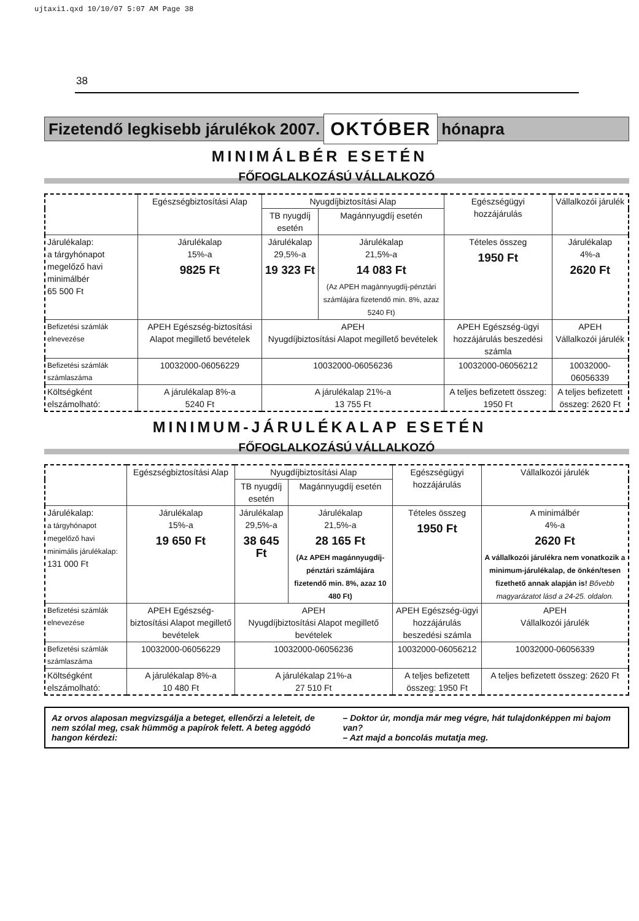ujtaxi1.qxd 10/10/07 5:07 AM Page 38
38
Fizetendő legkisebb járulékok 2007. OKTÓBER hónapra
MINIMÁLBÉR ESETÉN
FŐFOGLALKOZÁSÚ VÁLLALKOZÓ
| | Egészségbiztosítási Alap | Nyugdíjbiztosítási Alap | | Egészségügyi hozzájárulás | Vállalkozói járulék |
| | | TB nyugdíj esetén | Magánnyugdíj esetén | | |
| Járulékalap: a tárgyhónapot megelőző havi minimálbér 65 500 Ft | Járulékalap 15%-a 9825 Ft | Járulékalap 29,5%-a 19 323 Ft | Járulékalap 21,5%-a 14 083 Ft (Az APEH magánnyugdíj-pénztári számlájára fizetendő min. 8%, azaz 5240 Ft) | Tételes összeg 1950 Ft | Járulékalap 4%-a 2620 Ft |
| Befizetési számlák elnevezése | APEH Egészség-biztosítási Alapot megillető bevételek | APEH Nyugdíjbiztosítási Alapot megillető bevételek | | APEH Egészség-ügyi hozzájárulás beszedési számla | APEH Vállalkozói járulék |
| Befizetési számlák számlaszáma | 10032000-06056229 | 10032000-06056236 | | 10032000-06056212 | 10032000-06056339 |
| Költségként elszámolható: | A járulékalap 8%-a 5240 Ft | A járulékalap 21%-a 13 755 Ft | | A teljes befizetett összeg: 1950 Ft | A teljes befizetett összeg: 2620 Ft |
MINIMUM-JÁRULÉKALAP ESETÉN
FŐFOGLALKOZÁSÚ VÁLLALKOZÓ
| | Egészségbiztosítási Alap | Nyugdíjbiztosítási Alap | | Egészségügyi hozzájárulás | Vállalkozói járulék |
| | | TB nyugdíj esetén | Magánnyugdíj esetén | | |
| Járulékalap: a tárgyhónapot megelőző havi minimális járulékalap: 131 000 Ft | Járulékalap 15%-a 19 650 Ft | Járulékalap 29,5%-a 38 645 Ft | Járulékalap 21,5%-a 28 165 Ft (Az APEH magánnyugdíj-pénztári számlájára fizetendő min. 8%, azaz 10 480 Ft) | Tételes összeg 1950 Ft | A minimálbér 4%-a 2620 Ft A vállalkozói járulékra nem vonatkozik a minimum-járulékalap, de önkén/tesen fizethető annak alapján is! Bővebb magyarázatot lásd a 24-25. oldalon. |
| Befizetési számlák elnevezése | APEH Egészség-biztosítási Alapot megillető bevételek | APEH Nyugdíjbiztosítási Alapot megillető bevételek | | APEH Egészség-ügyi hozzájárulás beszedési számla | APEH Vállalkozói járulék |
| Befizetési számlák számlaszáma | 10032000-06056229 | 10032000-06056236 | | 10032000-06056212 | 10032000-06056339 |
| Költségként elszámolható: | A járulékalap 8%-a 10 480 Ft | A járulékalap 21%-a 27 510 Ft | | A teljes befizetett összeg: 1950 Ft | A teljes befizetett összeg: 2620 Ft |
Az orvos alaposan megvizsgálja a beteget, ellenőrzi a leleteit, de nem szólal meg, csak hümmög a papírok felett. A beteg aggódó hangon kérdezi:
– Doktor úr, mondja már meg végre, hát tulajdonképpen mi bajom van?
– Azt majd a boncolás mutatja meg.